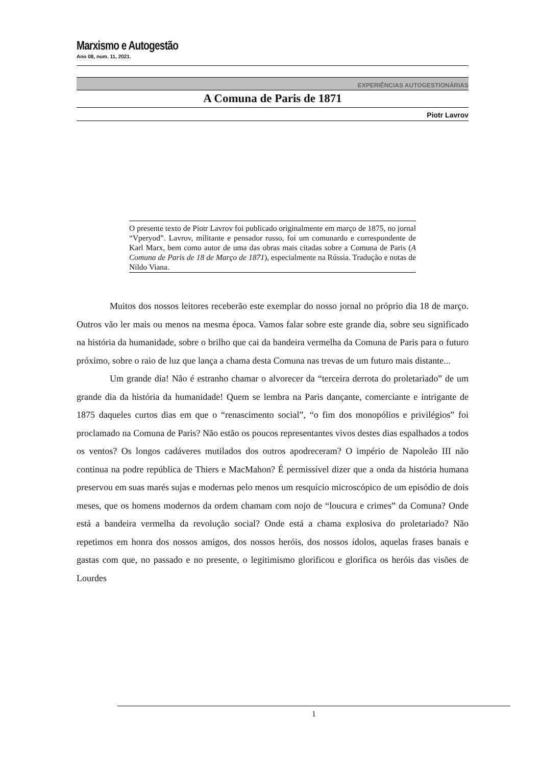Marxismo e Autogestão
Ano 08, num. 11, 2021.
EXPERIÊNCIAS AUTOGESTIONÁRIAS
A Comuna de Paris de 1871
Piotr Lavrov
O presente texto de Piotr Lavrov foi publicado originalmente em março de 1875, no jornal “Vperyod”. Lavrov, militante e pensador russo, foi um comunardo e correspondente de Karl Marx, bem como autor de uma das obras mais citadas sobre a Comuna de Paris (A Comuna de Paris de 18 de Março de 1871), especialmente na Rússia. Tradução e notas de Nildo Viana.
Muitos dos nossos leitores receberão este exemplar do nosso jornal no próprio dia 18 de março. Outros vão ler mais ou menos na mesma época. Vamos falar sobre este grande dia, sobre seu significado na história da humanidade, sobre o brilho que cai da bandeira vermelha da Comuna de Paris para o futuro próximo, sobre o raio de luz que lança a chama desta Comuna nas trevas de um futuro mais distante...
Um grande dia! Não é estranho chamar o alvorecer da “terceira derrota do proletariado” de um grande dia da história da humanidade! Quem se lembra na Paris dançante, comerciante e intrigante de 1875 daqueles curtos dias em que o “renascimento social”, “o fim dos monopólios e privilégios” foi proclamado na Comuna de Paris? Não estão os poucos representantes vivos destes dias espalhados a todos os ventos? Os longos cadáveres mutilados dos outros apodreceram? O império de Napoleão III não continua na podre república de Thiers e MacMahon? É permissível dizer que a onda da história humana preservou em suas marés sujas e modernas pelo menos um resquício microscópico de um episódio de dois meses, que os homens modernos da ordem chamam com nojo de “loucura e crimes” da Comuna? Onde está a bandeira vermelha da revolução social? Onde está a chama explosiva do proletariado? Não repetimos em honra dos nossos amigos, dos nossos heróis, dos nossos ídolos, aquelas frases banais e gastas com que, no passado e no presente, o legitimismo glorificou e glorifica os heróis das visões de Lourdes
1